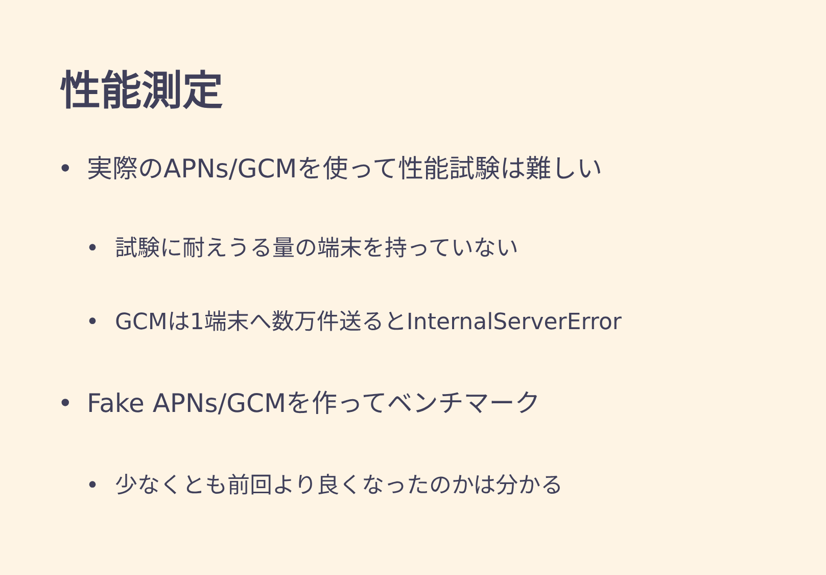性能測定
• 実際のAPNs/GCMを使って性能試験は難しい
• 試験に耐えうる量の端末を持っていない
• GCMは1端末へ数万件送るとInternalServerError
• Fake APNs/GCMを作ってベンチマーク
• 少なくとも前回より良くなったのかは分かる